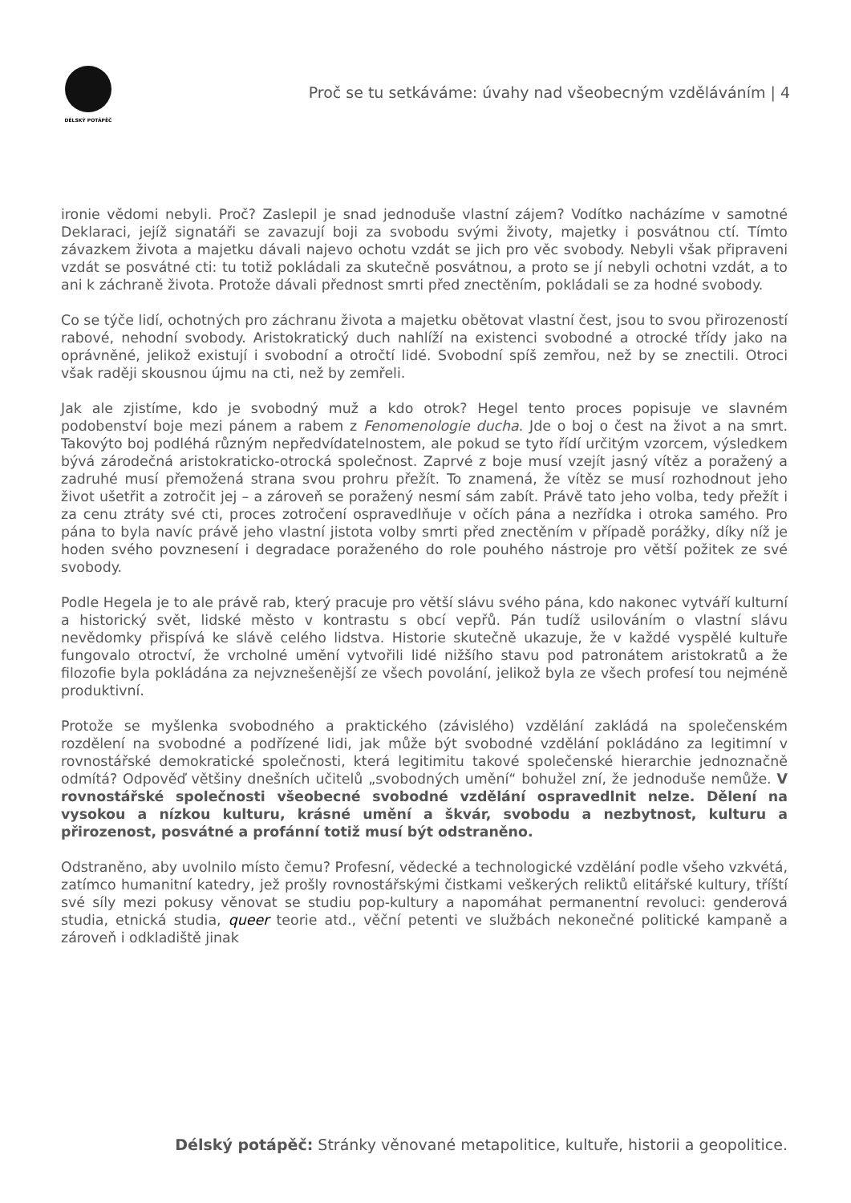DÉLSKÝ POTÁPĚČ
Proč se tu setkáváme: úvahy nad všeobecným vzděláváním | 4
ironie vědomi nebyli. Proč? Zaslepil je snad jednoduše vlastní zájem? Vodítko nacházíme v samotné Deklaraci, jejíž signatáři se zavazují boji za svobodu svými životy, majetky i posvátnou ctí. Tímto závazkem života a majetku dávali najevo ochotu vzdát se jich pro věc svobody. Nebyli však připraveni vzdát se posvátné cti: tu totiž pokládali za skutečně posvátnou, a proto se jí nebyli ochotni vzdát, a to ani k záchraně života. Protože dávali přednost smrti před znectěním, pokládali se za hodné svobody.
Co se týče lidí, ochotných pro záchranu života a majetku obětovat vlastní čest, jsou to svou přirozeností rabové, nehodní svobody. Aristokratický duch nahlíží na existenci svobodné a otrocké třídy jako na oprávněné, jelikož existují i svobodní a otročtí lidé. Svobodní spíš zemřou, než by se znectili. Otroci však raději skousnou újmu na cti, než by zemřeli.
Jak ale zjistíme, kdo je svobodný muž a kdo otrok? Hegel tento proces popisuje ve slavném podobenství boje mezi pánem a rabem z Fenomenologie ducha. Jde o boj o čest na život a na smrt. Takovýto boj podléhá různým nepředvídatelnostem, ale pokud se tyto řídí určitým vzorcem, výsledkem bývá zárodečná aristokraticko-otrocká společnost. Zaprvé z boje musí vzejít jasný vítěz a poražený a zadruhé musí přemožená strana svou prohru přežít. To znamená, že vítěz se musí rozhodnout jeho život ušetřit a zotročit jej – a zároveň se poražený nesmí sám zabít. Právě tato jeho volba, tedy přežít i za cenu ztráty své cti, proces zotročení ospravedlňuje v očích pána a nezřídka i otroka samého. Pro pána to byla navíc právě jeho vlastní jistota volby smrti před znectěním v případě porážky, díky níž je hoden svého povznesení i degradace poraženého do role pouhého nástroje pro větší požitek ze své svobody.
Podle Hegela je to ale právě rab, který pracuje pro větší slávu svého pána, kdo nakonec vytváří kulturní a historický svět, lidské město v kontrastu s obcí vepřů. Pán tudíž usilováním o vlastní slávu nevědomky přispívá ke slávě celého lidstva. Historie skutečně ukazuje, že v každé vyspělé kultuře fungovalo otroctví, že vrcholné umění vytvořili lidé nižšího stavu pod patronátem aristokratů a že filozofie byla pokládána za nejvznešenější ze všech povolání, jelikož byla ze všech profesí tou nejméně produktivní.
Protože se myšlenka svobodného a praktického (závislého) vzdělání zakládá na společenském rozdělení na svobodné a podřízené lidi, jak může být svobodné vzdělání pokládáno za legitimní v rovnostářské demokratické společnosti, která legitimitu takové společenské hierarchie jednoznačně odmítá? Odpověď většiny dnešních učitelů „svobodných umění“ bohužel zní, že jednoduše nemůže. V rovnostářské společnosti všeobecné svobodné vzdělání ospravedlnit nelze. Dělení na vysokou a nízkou kulturu, krásné umění a škvár, svobodu a nezbytnost, kulturu a přirozenost, posvátné a profánní totiž musí být odstraněno.
Odstraněno, aby uvolnilo místo čemu? Profesní, vědecké a technologické vzdělání podle všeho vzkvétá, zatímco humanitní katedry, jež prošly rovnostářskými čistkami veškerých reliktů elitářské kultury, tříští své síly mezi pokusy věnovat se studiu pop-kultury a napomáhat permanentní revoluci: genderová studia, etnická studia, queer teorie atd., věční petenti ve službách nekonečné politické kampaně a zároveň i odkladiště jinak
Délský potápěč: Stránky věnované metapolitice, kultuře, historii a geopolitice.